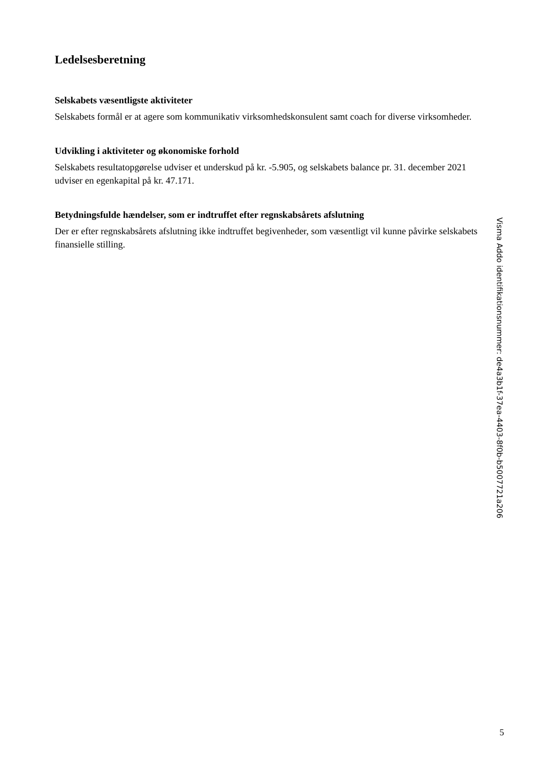Ledelsesberetning
Selskabets væsentligste aktiviteter
Selskabets formål er at agere som kommunikativ virksomhedskonsulent samt coach for diverse virksomheder.
Udvikling i aktiviteter og økonomiske forhold
Selskabets resultatopgørelse udviser et underskud på kr. -5.905, og selskabets balance pr. 31. december 2021 udviser en egenkapital på kr. 47.171.
Betydningsfulde hændelser, som er indtruffet efter regnskabsårets afslutning
Der er efter regnskabsårets afslutning ikke indtruffet begivenheder, som væsentligt vil kunne påvirke selskabets finansielle stilling.
Visma Addo identifikationsnummer: de4a3b1f-37ea-4403-8f0b-b5007721a206
5